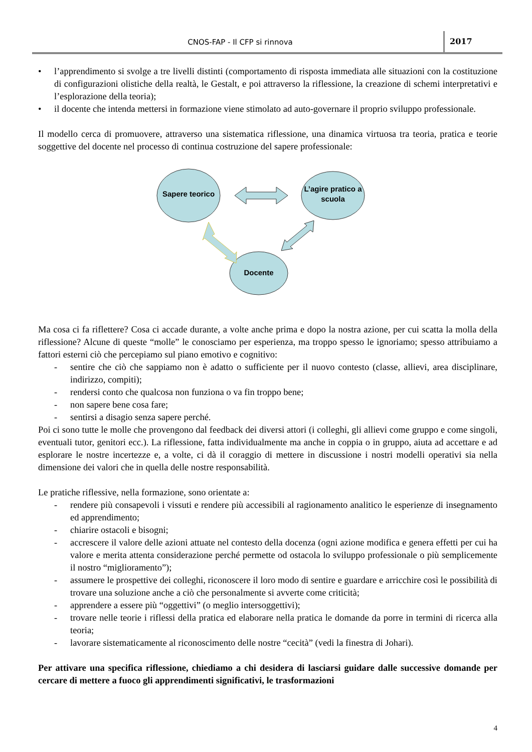CNOS-FAP - Il CFP si rinnova 2017
• l’apprendimento si svolge a tre livelli distinti (comportamento di risposta immediata alle situazioni con la costituzione di configurazioni olistiche della realtà, le Gestalt, e poi attraverso la riflessione, la creazione di schemi interpretativi e l’esplorazione della teoria);
• il docente che intenda mettersi in formazione viene stimolato ad auto-governare il proprio sviluppo professionale.
Il modello cerca di promuovere, attraverso una sistematica riflessione, una dinamica virtuosa tra teoria, pratica e teorie soggettive del docente nel processo di continua costruzione del sapere professionale:
Sapere teorico
L’agire pratico a scuola
Docente
Ma cosa ci fa riflettere? Cosa ci accade durante, a volte anche prima e dopo la nostra azione, per cui scatta la molla della riflessione? Alcune di queste “molle” le conosciamo per esperienza, ma troppo spesso le ignoriamo; spesso attribuiamo a fattori esterni ciò che percepiamo sul piano emotivo e cognitivo:
- sentire che ciò che sappiamo non è adatto o sufficiente per il nuovo contesto (classe, allievi, area disciplinare, indirizzo, compiti);
- rendersi conto che qualcosa non funziona o va fin troppo bene;
- non sapere bene cosa fare;
- sentirsi a disagio senza sapere perché.
Poi ci sono tutte le molle che provengono dal feedback dei diversi attori (i colleghi, gli allievi come gruppo e come singoli, eventuali tutor, genitori ecc.). La riflessione, fatta individualmente ma anche in coppia o in gruppo, aiuta ad accettare e ad esplorare le nostre incertezze e, a volte, ci dà il coraggio di mettere in discussione i nostri modelli operativi sia nella dimensione dei valori che in quella delle nostre responsabilità.
Le pratiche riflessive, nella formazione, sono orientate a:
- rendere più consapevoli i vissuti e rendere più accessibili al ragionamento analitico le esperienze di insegnamento ed apprendimento;
- chiarire ostacoli e bisogni;
- accrescere il valore delle azioni attuate nel contesto della docenza (ogni azione modifica e genera effetti per cui ha valore e merita attenta considerazione perché permette od ostacola lo sviluppo professionale o più semplicemente il nostro “miglioramento”);
- assumere le prospettive dei colleghi, riconoscere il loro modo di sentire e guardare e arricchire così le possibilità di trovare una soluzione anche a ciò che personalmente si avverte come criticità;
- apprendere a essere più “oggettivi” (o meglio intersoggettivi);
- trovare nelle teorie i riflessi della pratica ed elaborare nella pratica le domande da porre in termini di ricerca alla teoria;
- lavorare sistematicamente al riconoscimento delle nostre “cecità” (vedi la finestra di Johari).
Per attivare una specifica riflessione, chiediamo a chi desidera di lasciarsi guidare dalle successive domande per cercare di mettere a fuoco gli apprendimenti significativi, le trasformazioni
4